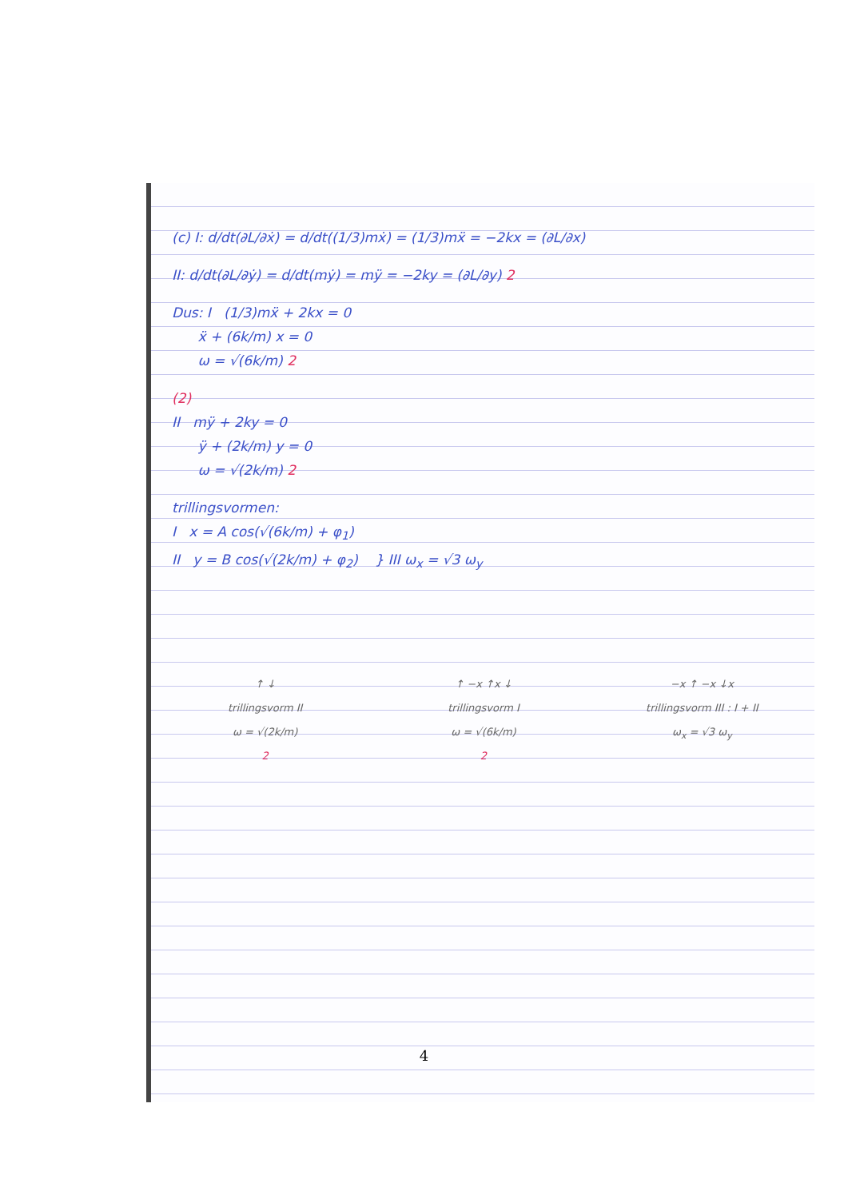(c) I: d/dt(∂L/∂ẋ) = d/dt((1/3)mẋ) = (1/3)mẍ = −2kx = (∂L/∂x)
II: d/dt(∂L/∂ẏ) = d/dt(mẏ) = mÿ = −2ky = (∂L/∂y) 2
Dus: I (1/3)mẍ + 2kx = 0
ẍ + (6k/m) x = 0
ω = √(6k/m) 2
(2)
II mÿ + 2ky = 0
ÿ + (2k/m) y = 0
ω = √(2k/m) 2
trillingsvormen:
I x = A cos(√(6k/m) + φ<sub>1</sub>)
II y = B cos(√(2k/m) + φ<sub>2</sub>) } III ω<sub>x</sub> = √3 ω<sub>y</sub>
↑ ↓
trillingsvorm II
ω = √(2k/m)
2
↑ −x ↑x ↓
trillingsvorm I
ω = √(6k/m)
2
−x ↑ −x ↓x
trillingsvorm III : I + II
ω<sub>x</sub> = √3 ω<sub>y</sub>
4